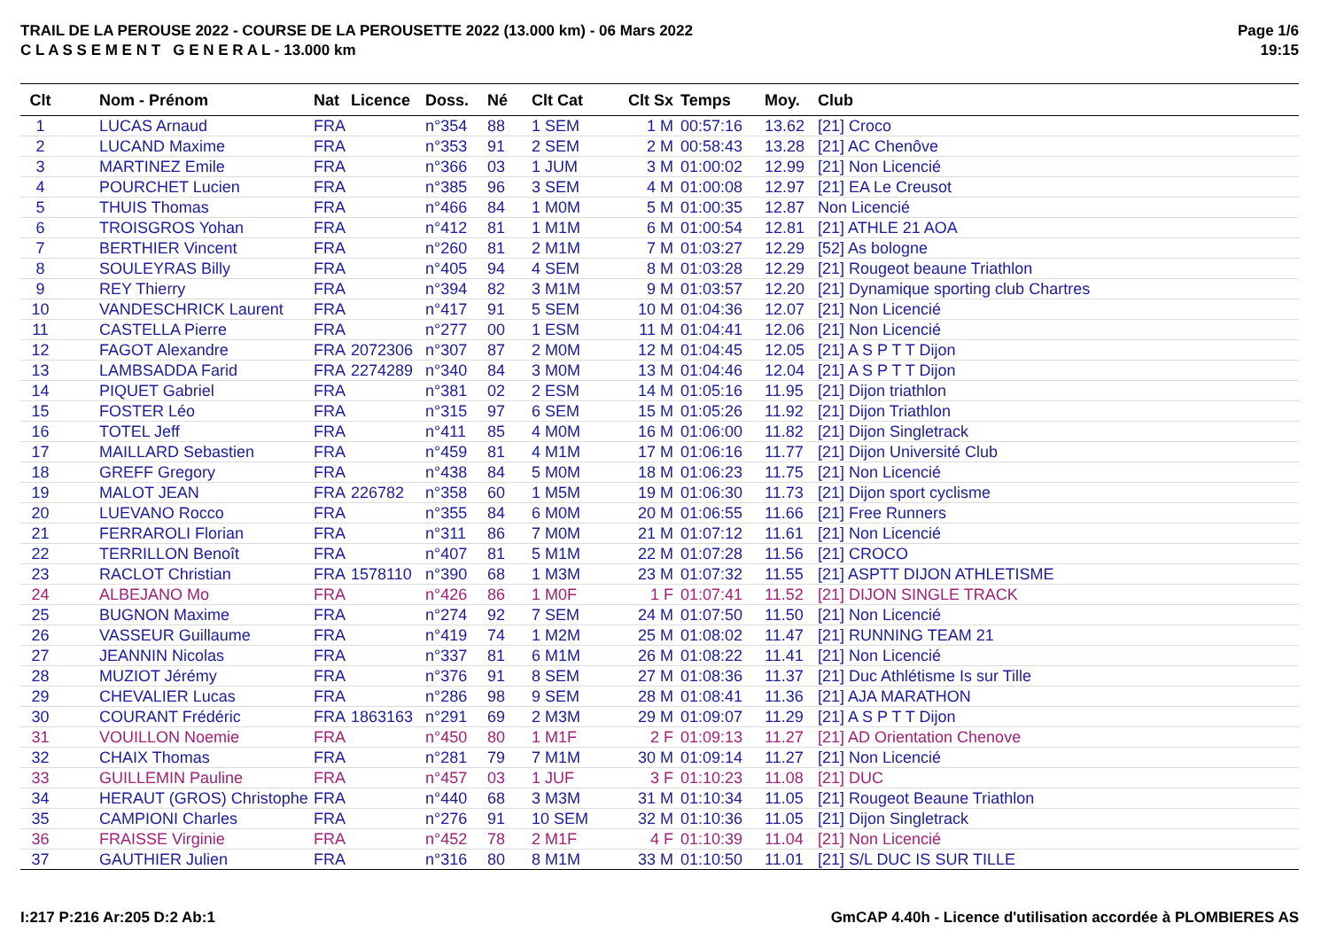TRAIL DE LA PEROUSE 2022 - COURSE DE LA PEROUSETTE 2022 (13.000 km) - 06 Mars 2022
C L A S S E M E N T G E N E R A L - 13.000 km
Page 1/6
19:15
| Clt | Nom - Prénom | Nat | Licence | Doss. | Né | Clt Cat | Clt Sx | Temps | Moy. | Club |
| --- | --- | --- | --- | --- | --- | --- | --- | --- | --- | --- |
| 1 | LUCAS Arnaud | FRA | | n°354 | 88 | 1 SEM | 1 M | 00:57:16 | 13.62 | [21] Croco |
| 2 | LUCAND Maxime | FRA | | n°353 | 91 | 2 SEM | 2 M | 00:58:43 | 13.28 | [21] AC Chenôve |
| 3 | MARTINEZ Emile | FRA | | n°366 | 03 | 1 JUM | 3 M | 01:00:02 | 12.99 | [21] Non Licencié |
| 4 | POURCHET Lucien | FRA | | n°385 | 96 | 3 SEM | 4 M | 01:00:08 | 12.97 | [21] EA Le Creusot |
| 5 | THUIS Thomas | FRA | | n°466 | 84 | 1 M0M | 5 M | 01:00:35 | 12.87 | Non Licencié |
| 6 | TROISGROS Yohan | FRA | | n°412 | 81 | 1 M1M | 6 M | 01:00:54 | 12.81 | [21] ATHLE 21 AOA |
| 7 | BERTHIER Vincent | FRA | | n°260 | 81 | 2 M1M | 7 M | 01:03:27 | 12.29 | [52] As bologne |
| 8 | SOULEYRAS Billy | FRA | | n°405 | 94 | 4 SEM | 8 M | 01:03:28 | 12.29 | [21] Rougeot beaune Triathlon |
| 9 | REY Thierry | FRA | | n°394 | 82 | 3 M1M | 9 M | 01:03:57 | 12.20 | [21] Dynamique sporting club Chartres |
| 10 | VANDESCHRICK Laurent | FRA | | n°417 | 91 | 5 SEM | 10 M | 01:04:36 | 12.07 | [21] Non Licencié |
| 11 | CASTELLA Pierre | FRA | | n°277 | 00 | 1 ESM | 11 M | 01:04:41 | 12.06 | [21] Non Licencié |
| 12 | FAGOT Alexandre | FRA | 2072306 | n°307 | 87 | 2 M0M | 12 M | 01:04:45 | 12.05 | [21] A S P T T Dijon |
| 13 | LAMBSADDA Farid | FRA | 2274289 | n°340 | 84 | 3 M0M | 13 M | 01:04:46 | 12.04 | [21] A S P T T Dijon |
| 14 | PIQUET Gabriel | FRA | | n°381 | 02 | 2 ESM | 14 M | 01:05:16 | 11.95 | [21] Dijon triathlon |
| 15 | FOSTER Léo | FRA | | n°315 | 97 | 6 SEM | 15 M | 01:05:26 | 11.92 | [21] Dijon Triathlon |
| 16 | TOTEL Jeff | FRA | | n°411 | 85 | 4 M0M | 16 M | 01:06:00 | 11.82 | [21] Dijon Singletrack |
| 17 | MAILLARD Sebastien | FRA | | n°459 | 81 | 4 M1M | 17 M | 01:06:16 | 11.77 | [21] Dijon Université Club |
| 18 | GREFF Gregory | FRA | | n°438 | 84 | 5 M0M | 18 M | 01:06:23 | 11.75 | [21] Non Licencié |
| 19 | MALOT JEAN | FRA | 226782 | n°358 | 60 | 1 M5M | 19 M | 01:06:30 | 11.73 | [21] Dijon sport cyclisme |
| 20 | LUEVANO Rocco | FRA | | n°355 | 84 | 6 M0M | 20 M | 01:06:55 | 11.66 | [21] Free Runners |
| 21 | FERRAROLI Florian | FRA | | n°311 | 86 | 7 M0M | 21 M | 01:07:12 | 11.61 | [21] Non Licencié |
| 22 | TERRILLON Benoît | FRA | | n°407 | 81 | 5 M1M | 22 M | 01:07:28 | 11.56 | [21] CROCO |
| 23 | RACLOT Christian | FRA | 1578110 | n°390 | 68 | 1 M3M | 23 M | 01:07:32 | 11.55 | [21] ASPTT DIJON ATHLETISME |
| 24 | ALBEJANO Mo | FRA | | n°426 | 86 | 1 M0F | 1 F | 01:07:41 | 11.52 | [21] DIJON SINGLE TRACK |
| 25 | BUGNON Maxime | FRA | | n°274 | 92 | 7 SEM | 24 M | 01:07:50 | 11.50 | [21] Non Licencié |
| 26 | VASSEUR Guillaume | FRA | | n°419 | 74 | 1 M2M | 25 M | 01:08:02 | 11.47 | [21] RUNNING TEAM 21 |
| 27 | JEANNIN Nicolas | FRA | | n°337 | 81 | 6 M1M | 26 M | 01:08:22 | 11.41 | [21] Non Licencié |
| 28 | MUZIOT Jérémy | FRA | | n°376 | 91 | 8 SEM | 27 M | 01:08:36 | 11.37 | [21] Duc Athlétisme Is sur Tille |
| 29 | CHEVALIER Lucas | FRA | | n°286 | 98 | 9 SEM | 28 M | 01:08:41 | 11.36 | [21] AJA MARATHON |
| 30 | COURANT Frédéric | FRA | 1863163 | n°291 | 69 | 2 M3M | 29 M | 01:09:07 | 11.29 | [21] A S P T T Dijon |
| 31 | VOUILLON Noemie | FRA | | n°450 | 80 | 1 M1F | 2 F | 01:09:13 | 11.27 | [21] AD Orientation Chenove |
| 32 | CHAIX Thomas | FRA | | n°281 | 79 | 7 M1M | 30 M | 01:09:14 | 11.27 | [21] Non Licencié |
| 33 | GUILLEMIN Pauline | FRA | | n°457 | 03 | 1 JUF | 3 F | 01:10:23 | 11.08 | [21] DUC |
| 34 | HERAUT (GROS) Christophe | FRA | | n°440 | 68 | 3 M3M | 31 M | 01:10:34 | 11.05 | [21] Rougeot Beaune Triathlon |
| 35 | CAMPIONI Charles | FRA | | n°276 | 91 | 10 SEM | 32 M | 01:10:36 | 11.05 | [21] Dijon Singletrack |
| 36 | FRAISSE Virginie | FRA | | n°452 | 78 | 2 M1F | 4 F | 01:10:39 | 11.04 | [21] Non Licencié |
| 37 | GAUTHIER Julien | FRA | | n°316 | 80 | 8 M1M | 33 M | 01:10:50 | 11.01 | [21] S/L DUC IS SUR TILLE |
I:217 P:216 Ar:205 D:2 Ab:1 GmCAP 4.40h - Licence d'utilisation accordée à PLOMBIERES AS